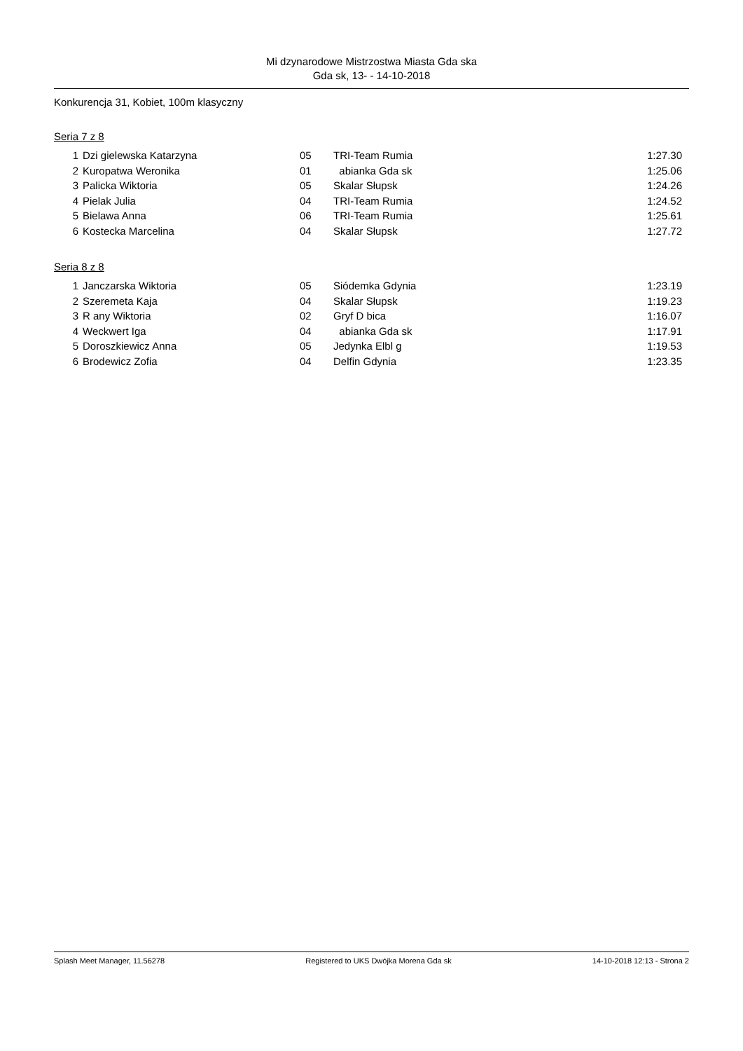Mi dzynarodowe Mistrzostwa Miasta Gda ska
Gda sk, 13- - 14-10-2018
Konkurencja 31, Kobiet, 100m klasyczny
Seria 7 z 8
| 1 | Dzi gielewska Katarzyna | 05 | TRI-Team Rumia | 1:27.30 |
| 2 | Kuropatwa Weronika | 01 | abianka Gda sk | 1:25.06 |
| 3 | Palicka Wiktoria | 05 | Skalar Słupsk | 1:24.26 |
| 4 | Pielak Julia | 04 | TRI-Team Rumia | 1:24.52 |
| 5 | Bielawa Anna | 06 | TRI-Team Rumia | 1:25.61 |
| 6 | Kostecka Marcelina | 04 | Skalar Słupsk | 1:27.72 |
Seria 8 z 8
| 1 | Janczarska Wiktoria | 05 | Siódemka Gdynia | 1:23.19 |
| 2 | Szeremeta Kaja | 04 | Skalar Słupsk | 1:19.23 |
| 3 | R any Wiktoria | 02 | Gryf D bica | 1:16.07 |
| 4 | Weckwert Iga | 04 | abianka Gda sk | 1:17.91 |
| 5 | Doroszkiewicz Anna | 05 | Jedynka Elbl g | 1:19.53 |
| 6 | Brodewicz Zofia | 04 | Delfin Gdynia | 1:23.35 |
Splash Meet Manager, 11.56278 Registered to UKS Dwójka Morena Gda sk 14-10-2018 12:13 - Strona 2